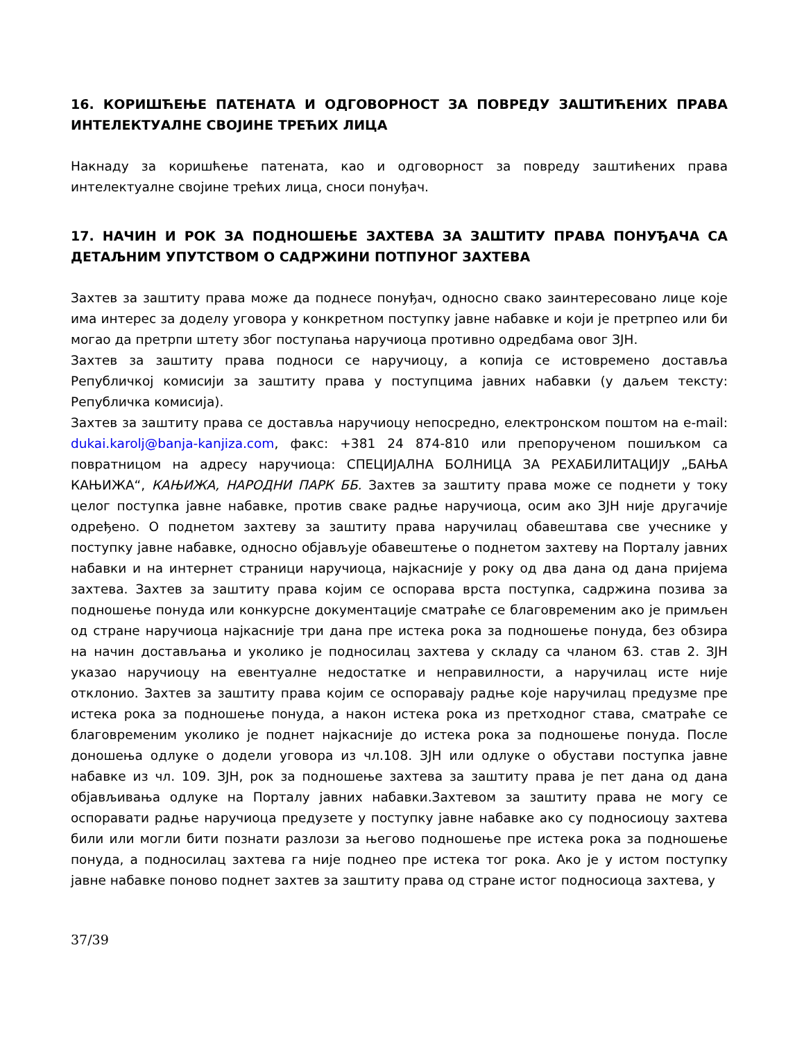16. КОРИШЋЕЊЕ ПАТЕНАТА И ОДГОВОРНОСТ ЗА ПОВРЕДУ ЗАШТИЋЕНИХ ПРАВА ИНТЕЛЕКТУАЛНЕ СВОЈИНЕ ТРЕЋИХ ЛИЦА
Накнаду за коришћење патената, као и одговорност за повреду заштићених права интелектуалне својине трећих лица, сноси понуђач.
17. НАЧИН И РОК ЗА ПОДНОШЕЊЕ ЗАХТЕВА ЗА ЗАШТИТУ ПРАВА ПОНУЂАЧА СА ДЕТАЉНИМ УПУТСТВОМ О САДРЖИНИ ПОТПУНОГ ЗАХТЕВА
Захтев за заштиту права може да поднесе понуђач, односно свако заинтересовано лице које има интерес за доделу уговора у конкретном поступку јавне набавке и који је претрпео или би могао да претрпи штету због поступања наручиоца противно одредбама овог ЗЈН.
Захтев за заштиту права подноси се наручиоцу, а копија се истовремено доставља Републичкој комисији за заштиту права у поступцима јавних набавки (у даљем тексту: Републичка комисија).
Захтев за заштиту права се доставља наручиоцу непосредно, електронском поштом на e-mail: dukai.karolj@banja-kanjiza.com, факс: +381 24 874-810 или препорученом пошиљком са повратницом на адресу наручиоца: СПЕЦИЈАЛНА БОЛНИЦА ЗА РЕХАБИЛИТАЦИЈУ „БАЊА КАЊИЖА“, КАЊИЖА, НАРОДНИ ПАРК ББ. Захтев за заштиту права може се поднети у току целог поступка јавне набавке, против сваке радње наручиоца, осим ако ЗЈН није другачије одређено. О поднетом захтеву за заштиту права наручилац обавештава све учеснике у поступку јавне набавке, односно објављује обавештење о поднетом захтеву на Порталу јавних набавки и на интернет страници наручиоца, најкасније у року од два дана од дана пријема захтева. Захтев за заштиту права којим се оспорава врста поступка, садржина позива за подношење понуда или конкурсне документације сматраће се благовременим ако је примљен од стране наручиоца најкасније три дана пре истека рока за подношење понуда, без обзира на начин достављања и уколико је подносилац захтева у складу са чланом 63. став 2. ЗЈН указао наручиоцу на евентуалне недостатке и неправилности, а наручилац исте није отклонио. Захтев за заштиту права којим се оспоравају радње које наручилац предузме пре истека рока за подношење понуда, а након истека рока из претходног става, сматраће се благовременим уколико је поднет најкасније до истека рока за подношење понуда. После доношења одлуке о додели уговора из чл.108. ЗЈН или одлуке о обустави поступка јавне набавке из чл. 109. ЗЈН, рок за подношење захтева за заштиту права је пет дана од дана објављивања одлуке на Порталу јавних набавки.Захтевом за заштиту права не могу се оспоравати радње наручиоца предузете у поступку јавне набавке ако су подносиоцу захтева били или могли бити познати разлози за његово подношење пре истека рока за подношење понуда, а подносилац захтева га није поднео пре истека тог рока. Ако је у истом поступку јавне набавке поново поднет захтев за заштиту права од стране истог подносиоца захтева, у
37/39